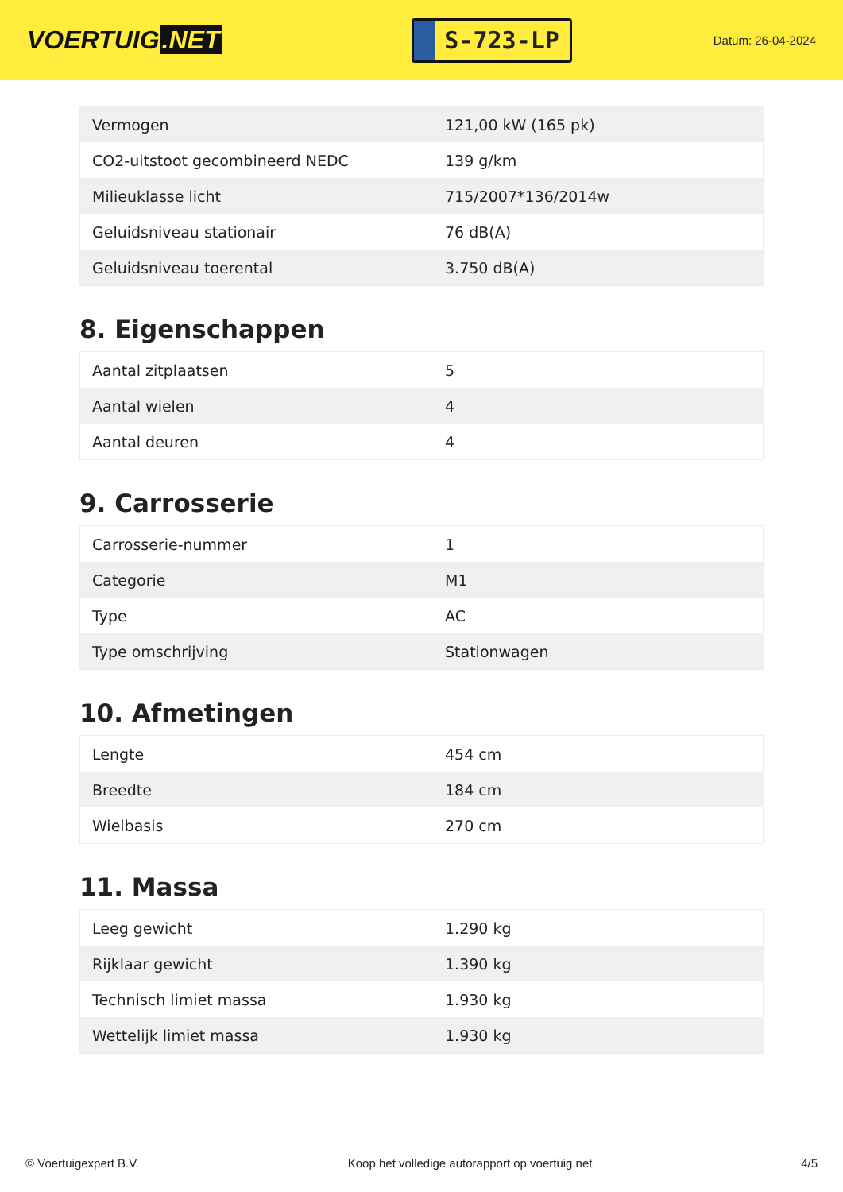VOERTUIG.NET
S-723-LP
Datum: 26-04-2024
| Vermogen | 121,00 kW (165 pk) |
| CO2-uitstoot gecombineerd NEDC | 139 g/km |
| Milieuklasse licht | 715/2007*136/2014w |
| Geluidsniveau stationair | 76 dB(A) |
| Geluidsniveau toerental | 3.750 dB(A) |
8. Eigenschappen
| Aantal zitplaatsen | 5 |
| Aantal wielen | 4 |
| Aantal deuren | 4 |
9. Carrosserie
| Carrosserie-nummer | 1 |
| Categorie | M1 |
| Type | AC |
| Type omschrijving | Stationwagen |
10. Afmetingen
| Lengte | 454 cm |
| Breedte | 184 cm |
| Wielbasis | 270 cm |
11. Massa
| Leeg gewicht | 1.290 kg |
| Rijklaar gewicht | 1.390 kg |
| Technisch limiet massa | 1.930 kg |
| Wettelijk limiet massa | 1.930 kg |
© Voertuigexpert B.V. Koop het volledige autorapport op voertuig.net 4/5